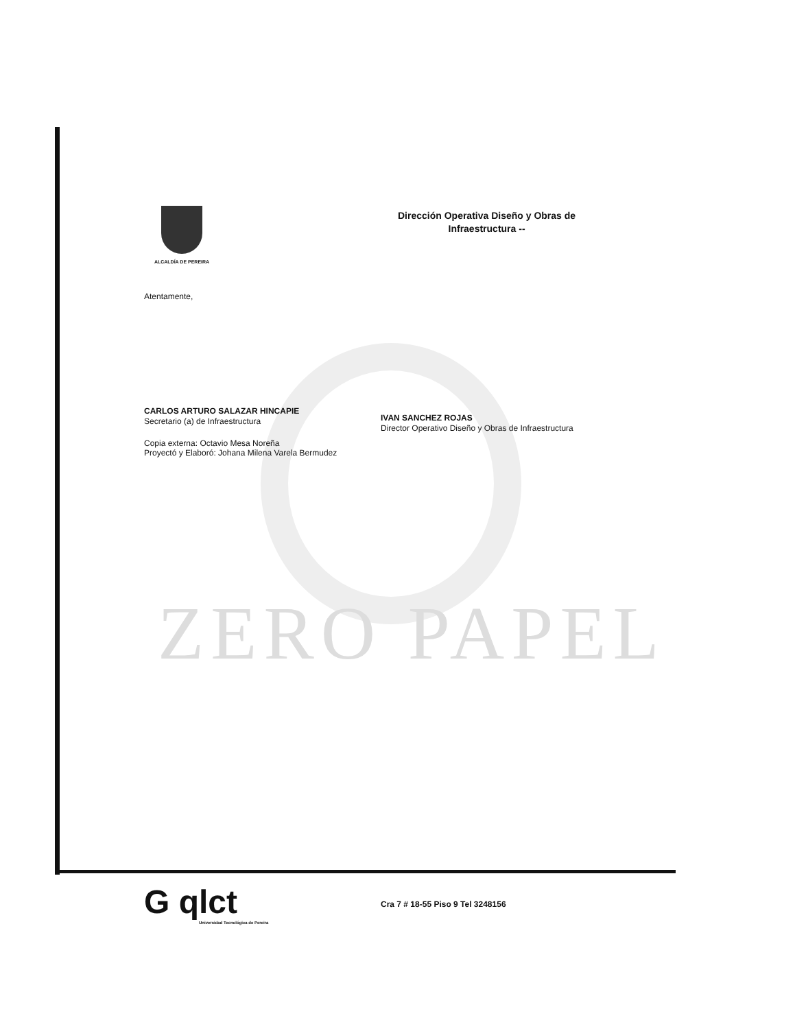ZERO PAPEL
ALCALDÍA DE PEREIRA
Dirección Operativa Diseño y Obras de
Infraestructura --
Atentamente,
CARLOS ARTURO SALAZAR HINCAPIE
Secretario (a) de Infraestructura
Copia externa: Octavio Mesa Noreña
Proyectó y Elaboró: Johana Milena Varela Bermudez
IVAN SANCHEZ ROJAS
Director Operativo Diseño y Obras de Infraestructura
G qlct
Universidad Tecnológica de Pereira
Cra 7 # 18-55 Piso 9 Tel 3248156